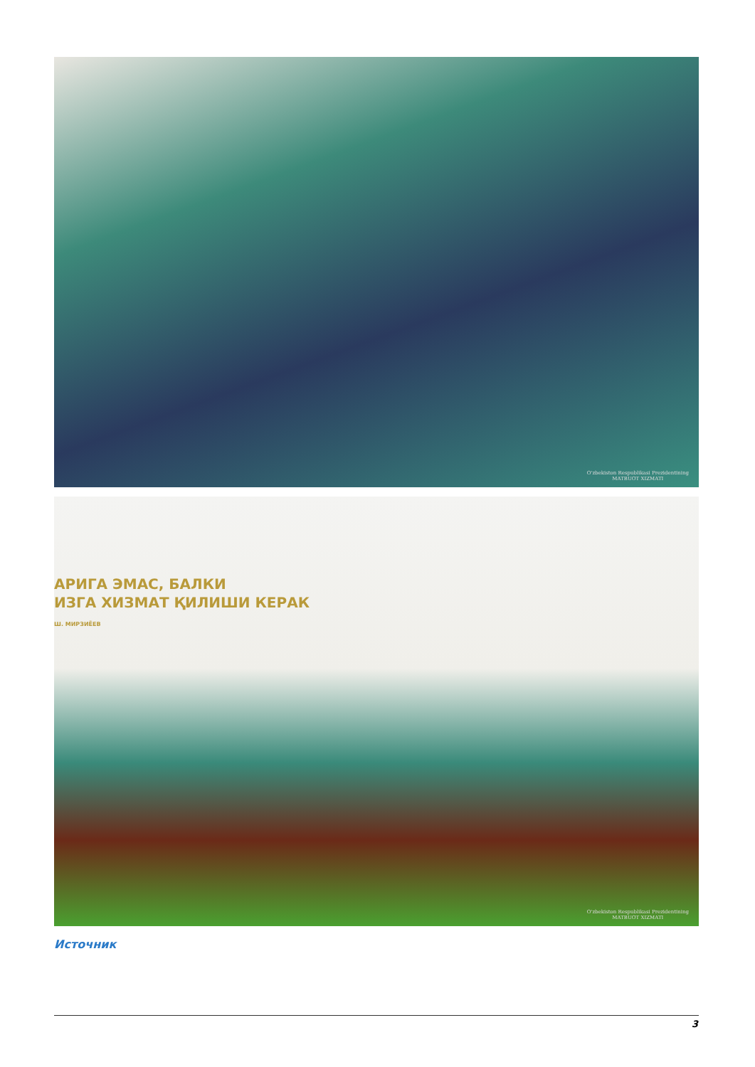O'zbekiston Respublikasi Prezidentining
MATBUOT XIZMATI
АРИГА ЭМАС, БАЛКИ
ИЗГА ХИЗМАТ ҚИЛИШИ КЕРАК
Ш. МИРЗИЁЕВ
O'zbekiston Respublikasi Prezidentining
MATBUOT XIZMATI
Источник
3